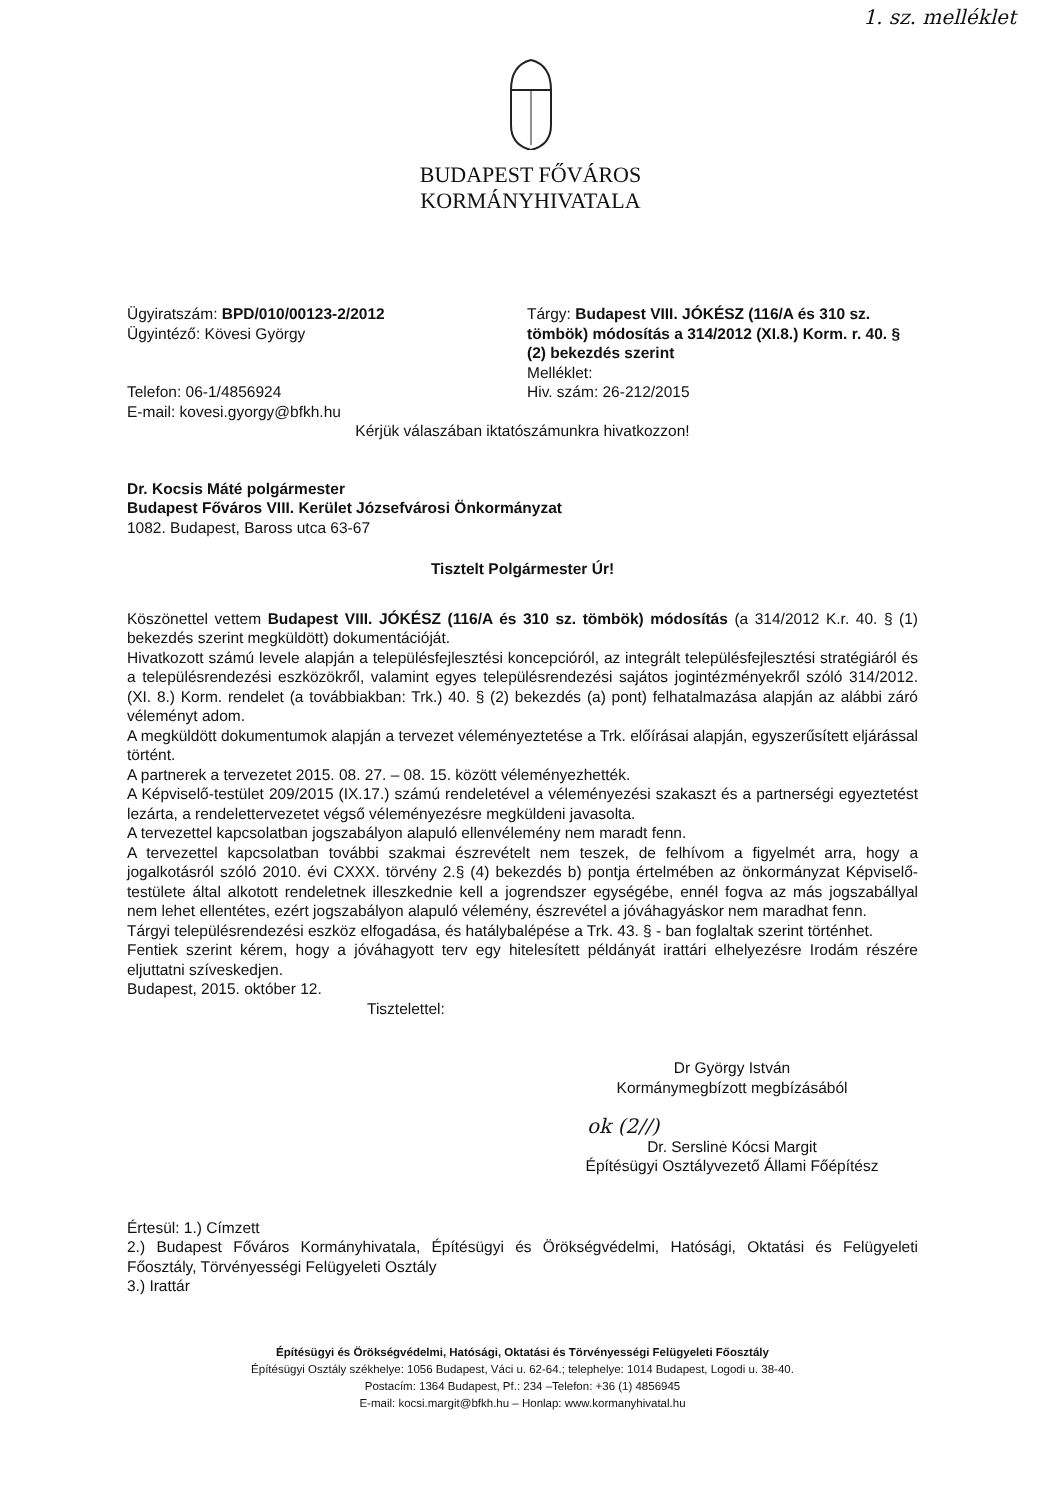1. sz. melléklet
BUDAPEST FŐVÁROS
KORMÁNYHIVATALA
Ügyiratszám: BPD/010/00123-2/2012
Ügyintéző: Kövesi György
Telefon: 06-1/4856924
E-mail: kovesi.gyorgy@bfkh.hu
Tárgy: Budapest VIII. JÓKÉSZ (116/A és 310 sz. tömbök) módosítás a 314/2012 (XI.8.) Korm. r. 40. § (2) bekezdés szerint
Melléklet:
Hiv. szám: 26-212/2015
Kérjük válaszában iktatószámunkra hivatkozzon!
Dr. Kocsis Máté polgármester
Budapest Főváros VIII. Kerület Józsefvárosi Önkormányzat
1082. Budapest, Baross utca 63-67
Tisztelt Polgármester Úr!
Köszönettel vettem Budapest VIII. JÓKÉSZ (116/A és 310 sz. tömbök) módosítás (a 314/2012 K.r. 40. § (1) bekezdés szerint megküldött) dokumentációját.
Hivatkozott számú levele alapján a településfejlesztési koncepcióról, az integrált településfejlesztési stratégiáról és a településrendezési eszközökről, valamint egyes településrendezési sajátos jogintézményekről szóló 314/2012. (XI. 8.) Korm. rendelet (a továbbiakban: Trk.) 40. § (2) bekezdés (a) pont) felhatalmazása alapján az alábbi záró véleményt adom.
A megküldött dokumentumok alapján a tervezet véleményeztetése a Trk. előírásai alapján, egyszerűsített eljárással történt.
A partnerek a tervezetet 2015. 08. 27. – 08. 15. között véleményezhették.
A Képviselő-testület 209/2015 (IX.17.) számú rendeletével a véleményezési szakaszt és a partnerségi egyeztetést lezárta, a rendelettervezetet végső véleményezésre megküldeni javasolta.
A tervezettel kapcsolatban jogszabályon alapuló ellenvélemény nem maradt fenn.
A tervezettel kapcsolatban további szakmai észrevételt nem teszek, de felhívom a figyelmét arra, hogy a jogalkotásról szóló 2010. évi CXXX. törvény 2.§ (4) bekezdés b) pontja értelmében az önkormányzat Képviselő-testülete által alkotott rendeletnek illeszkednie kell a jogrendszer egységébe, ennél fogva az más jogszabállyal nem lehet ellentétes, ezért jogszabályon alapuló vélemény, észrevétel a jóváhagyáskor nem maradhat fenn.
Tárgyi településrendezési eszköz elfogadása, és hatálybalépése a Trk. 43. § - ban foglaltak szerint történhet.
Fentiek szerint kérem, hogy a jóváhagyott terv egy hitelesített példányát irattári elhelyezésre Irodám részére eljuttatni szíveskedjen.
Budapest, 2015. október 12.
Tisztelettel:
Dr György István
Kormánymegbízott megbízásából
ok (2//)
Dr. Serslinė Kócsi Margit
Építésügyi Osztályvezető Állami Főépítész
Értesül: 1.) Címzett
2.) Budapest Főváros Kormányhivatala, Építésügyi és Örökségvédelmi, Hatósági, Oktatási és Felügyeleti Főosztály, Törvényességi Felügyeleti Osztály
3.) Irattár
Építésügyi és Örökségvédelmi, Hatósági, Oktatási és Törvényességi Felügyeleti Főosztály
Építésügyi Osztály székhelye: 1056 Budapest, Váci u. 62-64.; telephelye: 1014 Budapest, Logodi u. 38-40.
Postacím: 1364 Budapest, Pf.: 234 –Telefon: +36 (1) 4856945
E-mail: kocsi.margit@bfkh.hu – Honlap: www.kormanyhivatal.hu